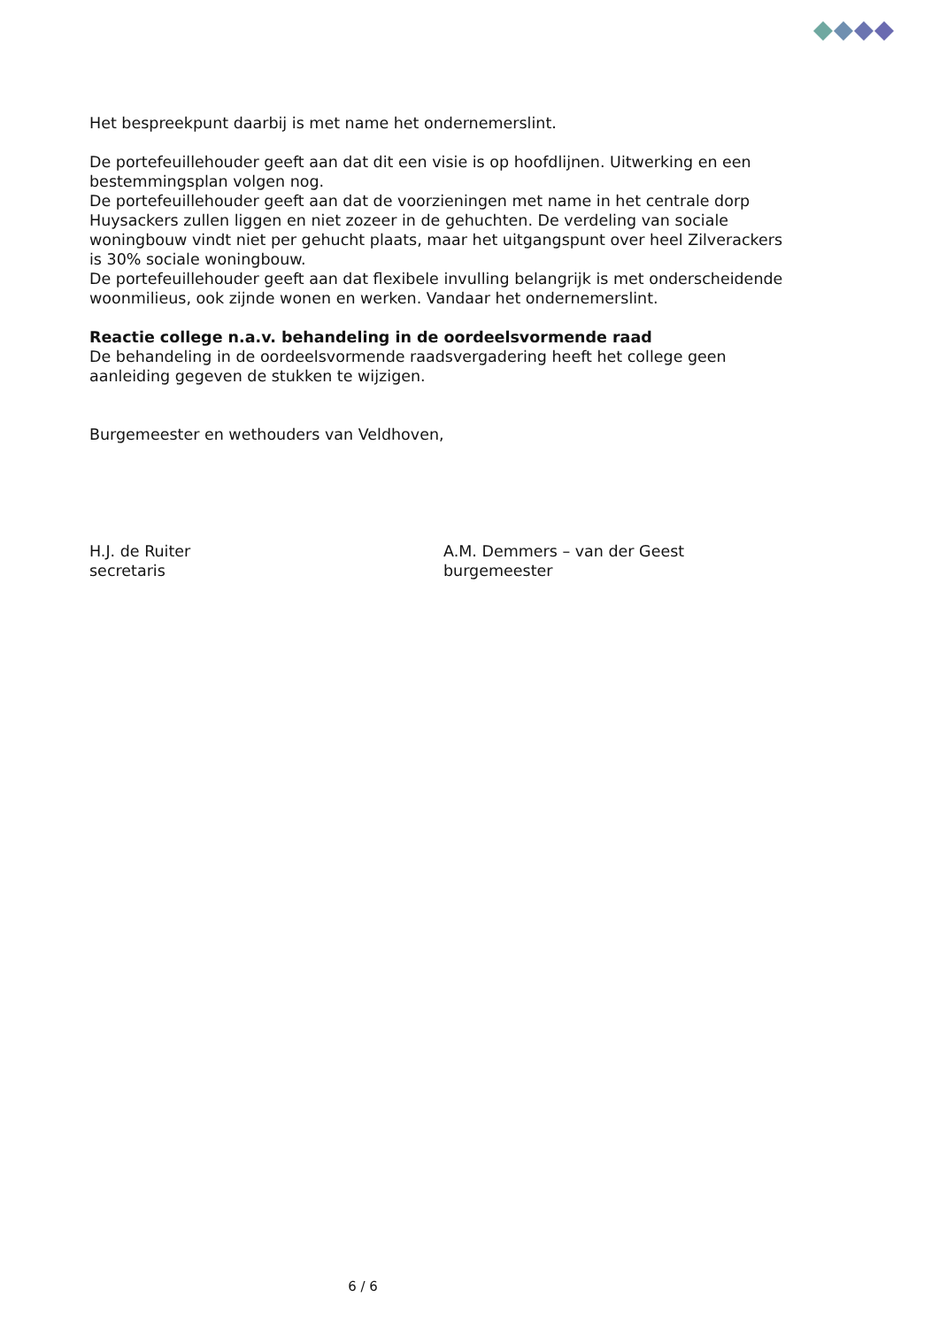Het bespreekpunt daarbij is met name het ondernemerslint.
De portefeuillehouder geeft aan dat dit een visie is op hoofdlijnen. Uitwerking en een bestemmingsplan volgen nog.
De portefeuillehouder geeft aan dat de voorzieningen met name in het centrale dorp Huysackers zullen liggen en niet zozeer in de gehuchten. De verdeling van sociale woningbouw vindt niet per gehucht plaats, maar het uitgangspunt over heel Zilverackers is 30% sociale woningbouw.
De portefeuillehouder geeft aan dat flexibele invulling belangrijk is met onderscheidende woonmilieus, ook zijnde wonen en werken. Vandaar het ondernemerslint.
Reactie college n.a.v. behandeling in de oordeelsvormende raad
De behandeling in de oordeelsvormende raadsvergadering heeft het college geen aanleiding gegeven de stukken te wijzigen.
Burgemeester en wethouders van Veldhoven,
H.J. de Ruiter
secretaris
A.M. Demmers – van der Geest
burgemeester
6 / 6